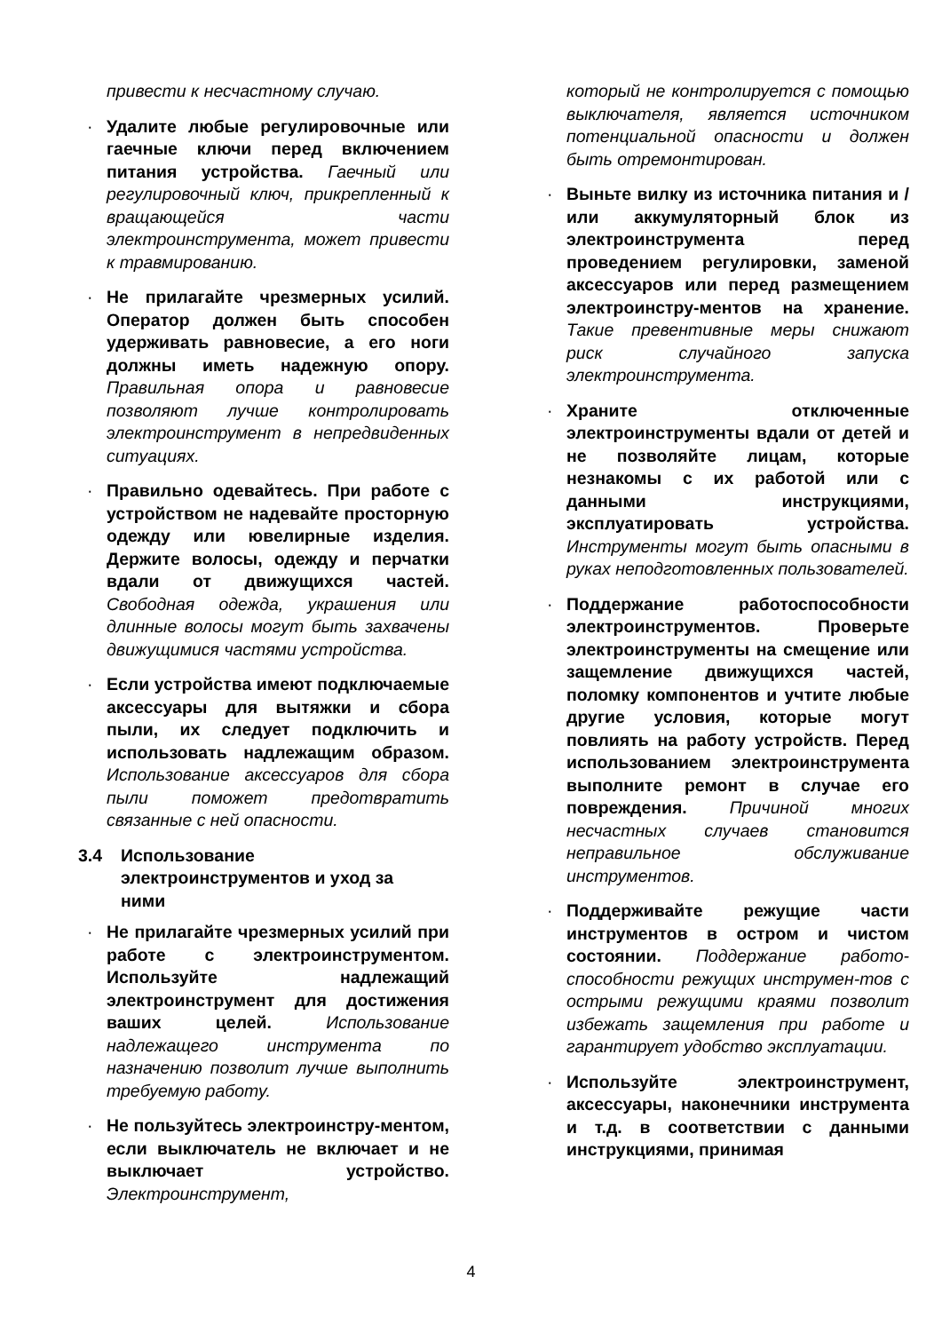привести к несчастному случаю.
· Удалите любые регулировочные или гаечные ключи перед включением питания устройства. Гаечный или регулировочный ключ, прикрепленный к вращающейся части электроинструмента, может привести к травмированию.
· Не прилагайте чрезмерных усилий. Оператор должен быть способен удерживать равновесие, а его ноги должны иметь надежную опору. Правильная опора и равновесие позволяют лучше контролировать электроинструмент в непредвиденных ситуациях.
· Правильно одевайтесь. При работе с устройством не надевайте просторную одежду или ювелирные изделия. Держите волосы, одежду и перчатки вдали от движущихся частей. Свободная одежда, украшения или длинные волосы могут быть захвачены движущимися частями устройства.
· Если устройства имеют подключаемые аксессуары для вытяжки и сбора пыли, их следует подключить и использовать надлежащим образом. Использование аксессуаров для сбора пыли поможет предотвратить связанные с ней опасности.
3.4 Использование
электроинструментов и уход за
ними
· Не прилагайте чрезмерных усилий при работе с электроинструментом. Используйте надлежащий электроинструмент для достижения ваших целей. Использование надлежащего инструмента по назначению позволит лучше выполнить требуемую работу.
· Не пользуйтесь электроинстру-ментом, если выключатель не включает и не выключает устройство. Электроинструмент,
который не контролируется с помощью выключателя, является источником потенциальной опасности и должен быть отремонтирован.
· Выньте вилку из источника питания и / или аккумуляторный блок из электроинструмента перед проведением регулировки, заменой аксессуаров или перед размещением электроинстру-ментов на хранение. Такие превентивные меры снижают риск случайного запуска электроинструмента.
· Храните отключенные электроинструменты вдали от детей и не позволяйте лицам, которые незнакомы с их работой или с данными инструкциями, эксплуатировать устройства. Инструменты могут быть опасными в руках неподготовленных пользователей.
· Поддержание работоспособности электроинструментов. Проверьте электроинструменты на смещение или защемление движущихся частей, поломку компонентов и учтите любые другие условия, которые могут повлиять на работу устройств. Перед использованием электроинструмента выполните ремонт в случае его повреждения. Причиной многих несчастных случаев становится неправильное обслуживание инструментов.
· Поддерживайте режущие части инструментов в остром и чистом состоянии. Поддержание работо-способности режущих инструмен-тов с острыми режущими краями позволит избежать защемления при работе и гарантирует удобство эксплуатации.
· Используйте электроинструмент, аксессуары, наконечники инструмента и т.д. в соответствии с данными инструкциями, принимая
4